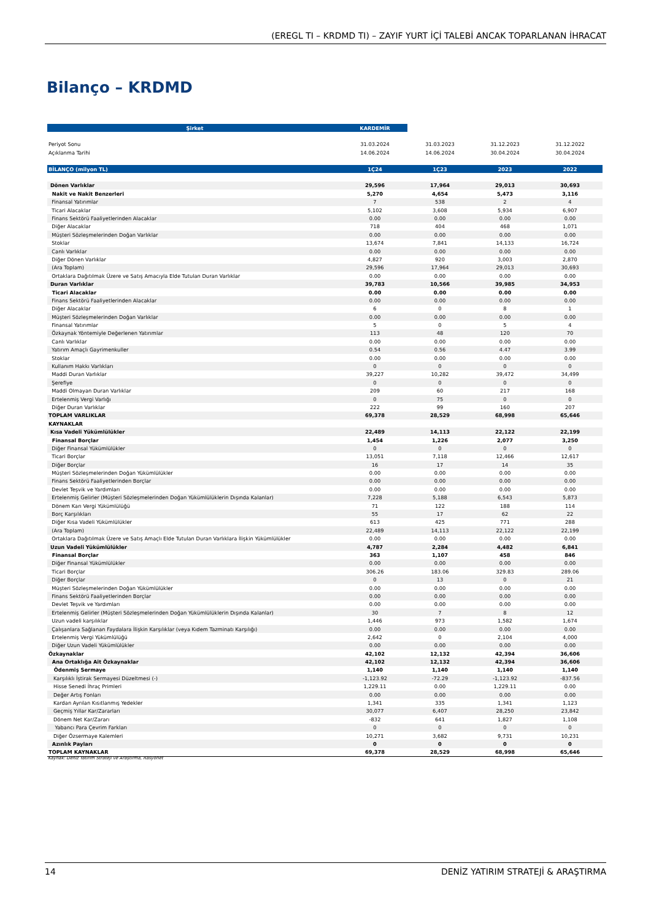(EREGL TI – KRDMD TI) – ZAYIF YURT İÇİ TALEBİ ANCAK TOPARLANAN İHRACAT
Bilanço – KRDMD
| Şirket | KARDEMİR | | | |
| Periyot Sonu | 31.03.2024 | 31.03.2023 | 31.12.2023 | 31.12.2022 |
| Açıklanma Tarihi | 14.06.2024 | 14.06.2024 | 30.04.2024 | 30.04.2024 |
| BİLANÇO (milyon TL) | 1Ç24 | 1Ç23 | 2023 | 2022 |
| Dönen Varlıklar | 29,596 | 17,964 | 29,013 | 30,693 |
| Nakit ve Nakit Benzerleri | 5,270 | 4,654 | 5,473 | 3,116 |
| Finansal Yatırımlar | 7 | 538 | 2 | 4 |
| Ticari Alacaklar | 5,102 | 3,608 | 5,934 | 6,907 |
| Finans Sektörü Faaliyetlerinden Alacaklar | 0.00 | 0.00 | 0.00 | 0.00 |
| Diğer Alacaklar | 718 | 404 | 468 | 1,071 |
| Müşteri Sözleşmelerinden Doğan Varlıklar | 0.00 | 0.00 | 0.00 | 0.00 |
| Stoklar | 13,674 | 7,841 | 14,133 | 16,724 |
| Canlı Varlıklar | 0.00 | 0.00 | 0.00 | 0.00 |
| Diğer Dönen Varlıklar | 4,827 | 920 | 3,003 | 2,870 |
| (Ara Toplam) | 29,596 | 17,964 | 29,013 | 30,693 |
| Ortaklara Dağıtılmak Üzere ve Satış Amacıyla Elde Tutulan Duran Varlıklar | 0.00 | 0.00 | 0.00 | 0.00 |
| Duran Varlıklar | 39,783 | 10,566 | 39,985 | 34,953 |
| Ticari Alacaklar | 0.00 | 0.00 | 0.00 | 0.00 |
| Finans Sektörü Faaliyetlerinden Alacaklar | 0.00 | 0.00 | 0.00 | 0.00 |
| Diğer Alacaklar | 6 | 0 | 8 | 1 |
| Müşteri Sözleşmelerinden Doğan Varlıklar | 0.00 | 0.00 | 0.00 | 0.00 |
| Finansal Yatırımlar | 5 | 0 | 5 | 4 |
| Özkaynak Yöntemiyle Değerlenen Yatırımlar | 113 | 48 | 120 | 70 |
| Canlı Varlıklar | 0.00 | 0.00 | 0.00 | 0.00 |
| Yatırım Amaçlı Gayrimenkuller | 0.54 | 0.56 | 4.47 | 3.99 |
| Stoklar | 0.00 | 0.00 | 0.00 | 0.00 |
| Kullanım Hakkı Varlıkları | 0 | 0 | 0 | 0 |
| Maddi Duran Varlıklar | 39,227 | 10,282 | 39,472 | 34,499 |
| Şerefiye | 0 | 0 | 0 | 0 |
| Maddi Olmayan Duran Varlıklar | 209 | 60 | 217 | 168 |
| Ertelenmiş Vergi Varlığı | 0 | 75 | 0 | 0 |
| Diğer Duran Varlıklar | 222 | 99 | 160 | 207 |
| TOPLAM VARLIKLAR | 69,378 | 28,529 | 68,998 | 65,646 |
| KAYNAKLAR | | | | |
| Kısa Vadeli Yükümlülükler | 22,489 | 14,113 | 22,122 | 22,199 |
| Finansal Borçlar | 1,454 | 1,226 | 2,077 | 3,250 |
| Diğer Finansal Yükümlülükler | 0 | 0 | 0 | 0 |
| Ticari Borçlar | 13,051 | 7,118 | 12,466 | 12,617 |
| Diğer Borçlar | 16 | 17 | 14 | 35 |
| Müşteri Sözleşmelerinden Doğan Yükümlülükler | 0.00 | 0.00 | 0.00 | 0.00 |
| Finans Sektörü Faaliyetlerinden Borçlar | 0.00 | 0.00 | 0.00 | 0.00 |
| Devlet Teşvik ve Yardımları | 0.00 | 0.00 | 0.00 | 0.00 |
| Ertelenmiş Gelirler (Müşteri Sözleşmelerinden Doğan Yükümlülüklerin Dışında Kalanlar) | 7,228 | 5,188 | 6,543 | 5,873 |
| Dönem Karı Vergi Yükümlülüğü | 71 | 122 | 188 | 114 |
| Borç Karşılıkları | 55 | 17 | 62 | 22 |
| Diğer Kısa Vadeli Yükümlülükler | 613 | 425 | 771 | 288 |
| (Ara Toplam) | 22,489 | 14,113 | 22,122 | 22,199 |
| Ortaklara Dağıtılmak Üzere ve Satış Amaçlı Elde Tutulan Duran Varlıklara İlişkin Yükümlülükler | 0.00 | 0.00 | 0.00 | 0.00 |
| Uzun Vadeli Yükümlülükler | 4,787 | 2,284 | 4,482 | 6,841 |
| Finansal Borçlar | 363 | 1,107 | 458 | 846 |
| Diğer Finansal Yükümlülükler | 0.00 | 0.00 | 0.00 | 0.00 |
| Ticari Borçlar | 306.26 | 183.06 | 329.83 | 289.06 |
| Diğer Borçlar | 0 | 13 | 0 | 21 |
| Müşteri Sözleşmelerinden Doğan Yükümlülükler | 0.00 | 0.00 | 0.00 | 0.00 |
| Finans Sektörü Faaliyetlerinden Borçlar | 0.00 | 0.00 | 0.00 | 0.00 |
| Devlet Teşvik ve Yardımları | 0.00 | 0.00 | 0.00 | 0.00 |
| Ertelenmiş Gelirler (Müşteri Sözleşmelerinden Doğan Yükümlülüklerin Dışında Kalanlar) | 30 | 7 | 8 | 12 |
| Uzun vadeli karşılıklar | 1,446 | 973 | 1,582 | 1,674 |
| Çalışanlara Sağlanan Faydalara İlişkin Karşılıklar (veya Kıdem Tazminatı Karşılığı) | 0.00 | 0.00 | 0.00 | 0.00 |
| Ertelenmiş Vergi Yükümlülüğü | 2,642 | 0 | 2,104 | 4,000 |
| Diğer Uzun Vadeli Yükümlülükler | 0.00 | 0.00 | 0.00 | 0.00 |
| Özkaynaklar | 42,102 | 12,132 | 42,394 | 36,606 |
| Ana Ortaklığa Ait Özkaynaklar | 42,102 | 12,132 | 42,394 | 36,606 |
| Ödenmiş Sermaye | 1,140 | 1,140 | 1,140 | 1,140 |
| Karşılıklı İştirak Sermayesi Düzeltmesi (-) | -1,123.92 | -72.29 | -1,123.92 | -837.56 |
| Hisse Senedi İhraç Primleri | 1,229.11 | 0.00 | 1,229.11 | 0.00 |
| Değer Artış Fonları | 0.00 | 0.00 | 0.00 | 0.00 |
| Kardan Ayrılan Kısıtlanmış Yedekler | 1,341 | 335 | 1,341 | 1,123 |
| Geçmiş Yıllar Kar/Zararları | 30,077 | 6,407 | 28,250 | 23,842 |
| Dönem Net Kar/Zararı | -832 | 641 | 1,827 | 1,108 |
| Yabancı Para Çevrim Farkları | 0 | 0 | 0 | 0 |
| Diğer Özsermaye Kalemleri | 10,271 | 3,682 | 9,731 | 10,231 |
| Azınlık Payları | 0 | 0 | 0 | 0 |
| TOPLAM KAYNAKLAR | 69,378 | 28,529 | 68,998 | 65,646 |
Kaynak: Deniz Yatırım Strateji ve Araştırma, Rasyonet
14 DENİZ YATIRIM STRATEJİ & ARAŞTIRMA